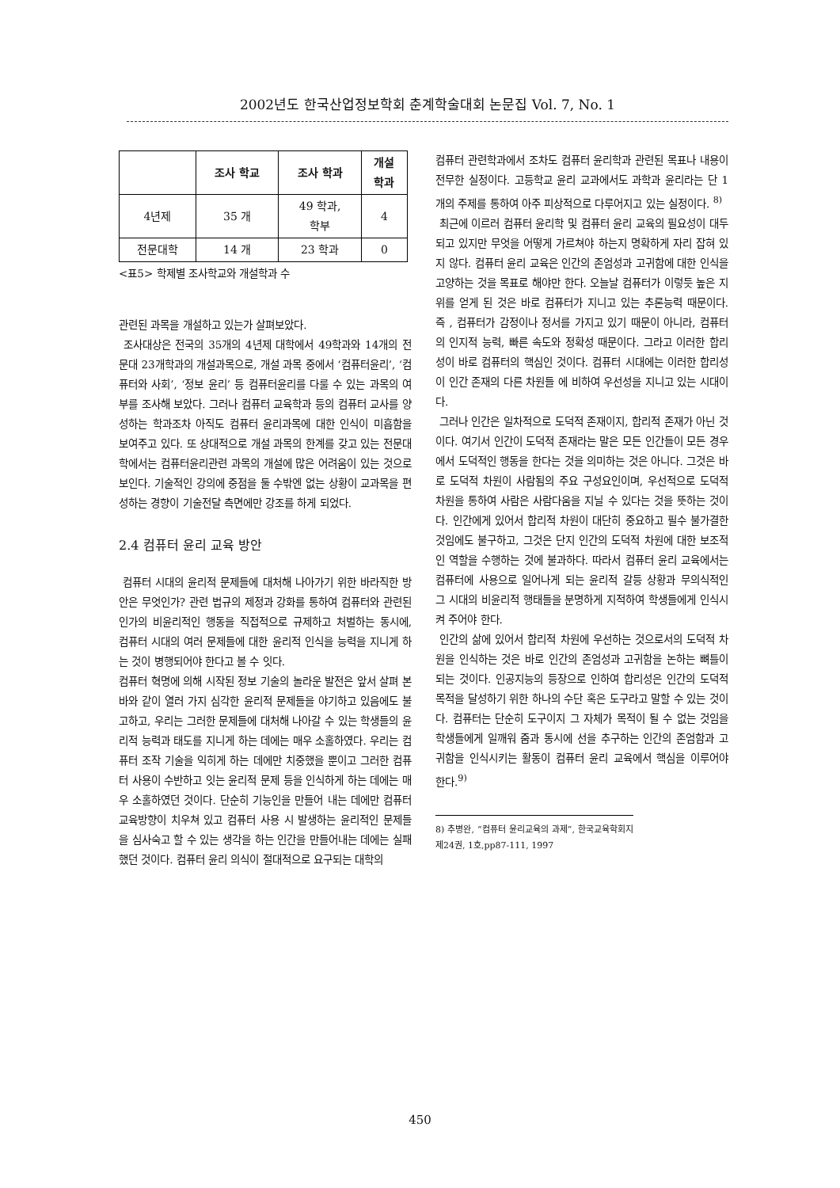2002년도 한국산업정보학회 춘계학술대회 논문집 Vol. 7, No. 1
| | 조사 학교 | 조사 학과 | 개설 학과 |
| --- | --- | --- | --- |
| 4년제 | 35 개 | 49 학과, 학부 | 4 |
| 전문대학 | 14 개 | 23 학과 | 0 |
<표5> 학제별 조사학교와 개설학과 수
관련된 과목을 개설하고 있는가 살펴보았다.
조사대상은 전국의 35개의 4년제 대학에서 49학과와 14개의 전문대 23개학과의 개설과목으로, 개설 과목 중에서 ‘컴퓨터윤리’, ‘컴퓨터와 사회’, ‘정보 윤리’ 등 컴퓨터윤리를 다룰 수 있는 과목의 여부를 조사해 보았다. 그러나 컴퓨터 교육학과 등의 컴퓨터 교사를 양성하는 학과조차 아직도 컴퓨터 윤리과목에 대한 인식이 미흡함을 보여주고 있다. 또 상대적으로 개설 과목의 한계를 갖고 있는 전문대학에서는 컴퓨터윤리관련 과목의 개설에 많은 어려움이 있는 것으로 보인다. 기술적인 강의에 중점을 둘 수밖엔 없는 상황이 교과목을 편성하는 경향이 기술전달 측면에만 강조를 하게 되었다.
2.4 컴퓨터 윤리 교육 방안
컴퓨터 시대의 윤리적 문제들에 대처해 나아가기 위한 바라직한 방안은 무엇인가? 관련 법규의 제정과 강화를 통하여 컴퓨터와 관련된 인가의 비윤리적인 행동을 직접적으로 규제하고 처벌하는 동시에, 컴퓨터 시대의 여러 문제들에 대한 윤리적 인식을 능력을 지니게 하는 것이 병행되어야 한다고 볼 수 잇다.
컴퓨터 혁명에 의해 시작된 정보 기술의 놀라운 발전은 앞서 살펴 본 바와 같이 열러 가지 심각한 윤리적 문제들을 야기하고 있음에도 불고하고, 우리는 그러한 문제들에 대처해 나아갈 수 있는 학생들의 윤리적 능력과 태도를 지니게 하는 데에는 매우 소홀하였다. 우리는 컴퓨터 조작 기술을 익히게 하는 데에만 치중했을 뿐이고 그러한 컴퓨터 사용이 수반하고 잇는 윤리적 문제 등을 인식하게 하는 데에는 매우 소홀하였던 것이다. 단순히 기능인을 만들어 내는 데에만 컴퓨터 교육방향이 치우쳐 있고 컴퓨터 사용 시 발생하는 윤리적인 문제들을 심사숙고 할 수 있는 생각을 하는 인간을 만들어내는 데에는 실패했던 것이다. 컴퓨터 윤리 의식이 절대적으로 요구되는 대학의
컴퓨터 관련학과에서 조차도 컴퓨터 윤리학과 관련된 목표나 내용이 전무한 실정이다. 고등학교 윤리 교과에서도 과학과 윤리라는 단 1개의 주제를 통하여 아주 피상적으로 다루어지고 있는 실정이다. <sup>8)</sup>
최근에 이르러 컴퓨터 윤리학 및 컴퓨터 윤리 교육의 필요성이 대두되고 있지만 무엇을 어떻게 가르쳐야 하는지 명확하게 자리 잡혀 있지 않다. 컴퓨터 윤리 교육은 인간의 존엄성과 고귀함에 대한 인식을 고양하는 것을 목표로 해야만 한다. 오늘날 컴퓨터가 이렇듯 높은 지위를 얻게 된 것은 바로 컴퓨터가 지니고 있는 추론능력 때문이다. 즉 , 컴퓨터가 감정이나 정서를 가지고 있기 때문이 아니라, 컴퓨터의 인지적 능력, 빠른 속도와 정확성 때문이다. 그라고 이러한 합리성이 바로 컴퓨터의 핵심인 것이다. 컴퓨터 시대에는 이러한 합리성이 인간 존재의 다른 차원들 에 비하여 우선성을 지니고 있는 시대이다.
그러나 인간은 일차적으로 도덕적 존재이지, 합리적 존재가 아닌 것이다. 여기서 인간이 도덕적 존재라는 말은 모든 인간들이 모든 경우에서 도덕적인 행동을 한다는 것을 의미하는 것은 아니다. 그것은 바로 도덕적 차원이 사람됨의 주요 구성요인이며, 우선적으로 도덕적 차원을 통하여 사람은 사람다움을 지닐 수 있다는 것을 뜻하는 것이다. 인간에게 있어서 합리적 차원이 대단히 중요하고 필수 불가결한 것임에도 불구하고, 그것은 단지 인간의 도덕적 차원에 대한 보조적인 역할을 수행하는 것에 불과하다. 따라서 컴퓨터 윤리 교육에서는 컴퓨터에 사용으로 일어나게 되는 윤리적 갈등 상황과 무의식적인 그 시대의 비윤리적 행태들을 분명하게 지적하여 학생들에게 인식시켜 주어야 한다.
인간의 삶에 있어서 합리적 차원에 우선하는 것으로서의 도덕적 차원을 인식하는 것은 바로 인간의 존엄성과 고귀함을 논하는 뼈틀이 되는 것이다. 인공지능의 등장으로 인하여 합리성은 인간의 도덕적 목적을 달성하기 위한 하나의 수단 혹은 도구라고 말할 수 있는 것이다. 컴퓨터는 단순히 도구이지 그 자체가 목적이 될 수 없는 것임을 학생들에게 일깨워 줌과 동시에 선을 추구하는 인간의 존엄함과 고귀함을 인식시키는 활동이 컴퓨터 윤리 교육에서 핵심을 이루어야 한다.<sup>9)</sup>
8) 추병완, “컴퓨터 윤리교육의 과제”, 한국교육학회지 제24권, 1호,pp87-111, 1997
450